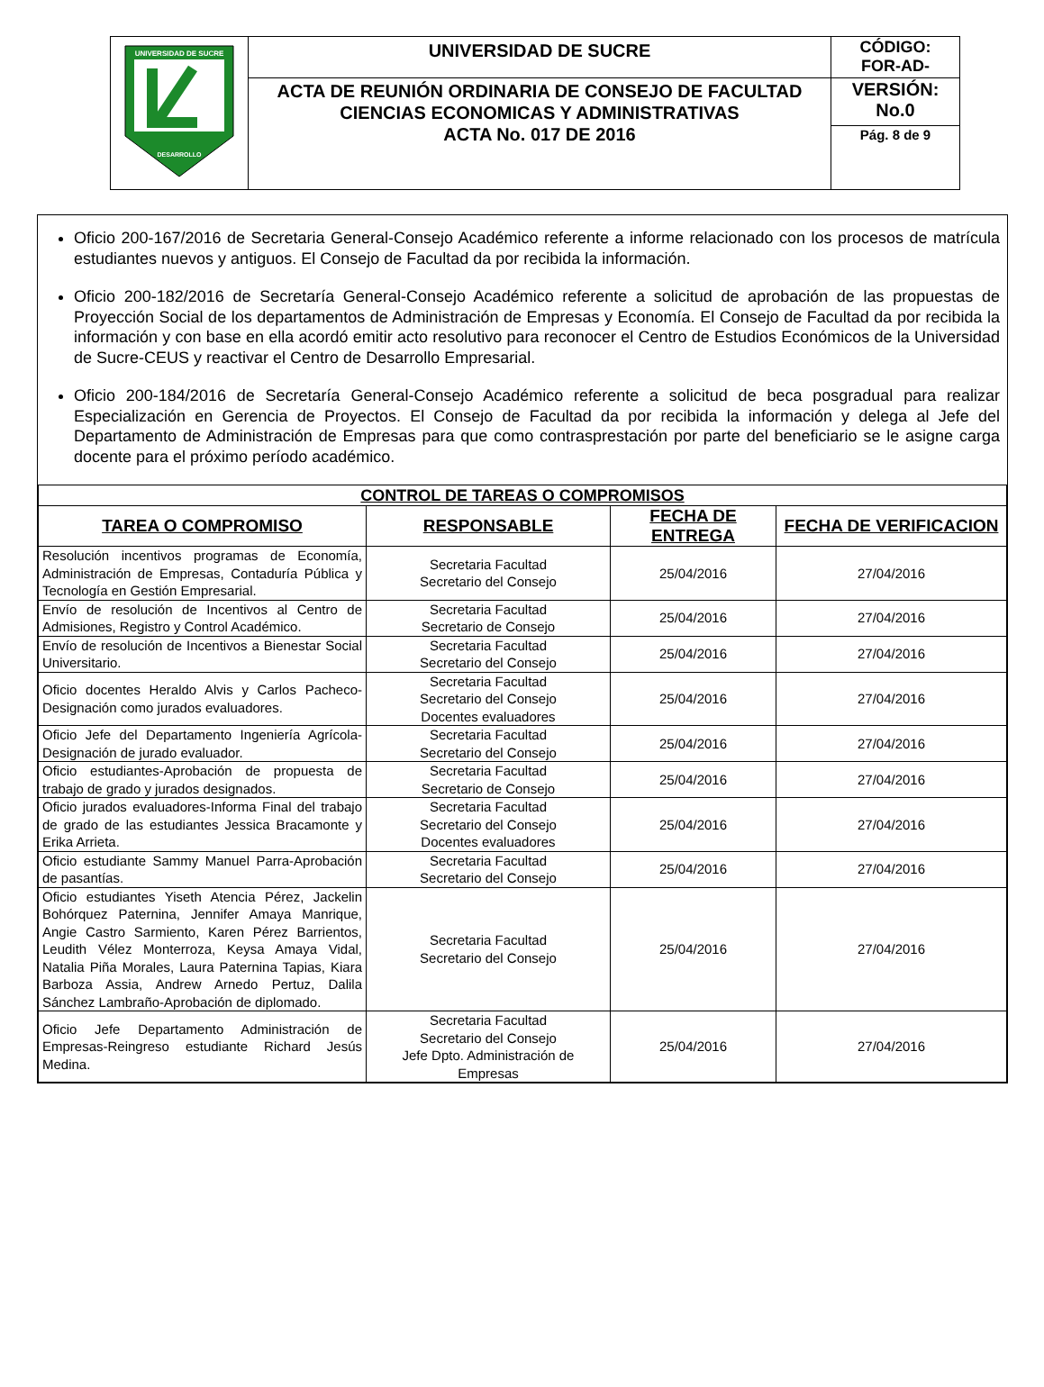| UNIVERSIDAD DE SUCRE DESARROLLO | UNIVERSIDAD DE SUCRE | CÓDIGO: FOR-AD- |
| | ACTA DE REUNIÓN ORDINARIA DE CONSEJO DE FACULTAD CIENCIAS ECONOMICAS Y ADMINISTRATIVAS ACTA No. 017 DE 2016 | VERSIÓN: No.0 |
| | | Pág. 8 de 9 |
Oficio 200-167/2016 de Secretaria General-Consejo Académico referente a informe relacionado con los procesos de matrícula estudiantes nuevos y antiguos. El Consejo de Facultad da por recibida la información.
Oficio 200-182/2016 de Secretaría General-Consejo Académico referente a solicitud de aprobación de las propuestas de Proyección Social de los departamentos de Administración de Empresas y Economía. El Consejo de Facultad da por recibida la información y con base en ella acordó emitir acto resolutivo para reconocer el Centro de Estudios Económicos de la Universidad de Sucre-CEUS y reactivar el Centro de Desarrollo Empresarial.
Oficio 200-184/2016 de Secretaría General-Consejo Académico referente a solicitud de beca posgradual para realizar Especialización en Gerencia de Proyectos. El Consejo de Facultad da por recibida la información y delega al Jefe del Departamento de Administración de Empresas para que como contrasprestación por parte del beneficiario se le asigne carga docente para el próximo período académico.
| CONTROL DE TAREAS O COMPROMISOS | | | |
| --- | --- | --- | --- |
| TAREA O COMPROMISO | RESPONSABLE | FECHA DE ENTREGA | FECHA DE VERIFICACION |
| Resolución incentivos programas de Economía, Administración de Empresas, Contaduría Pública y Tecnología en Gestión Empresarial. | Secretaria Facultad Secretario del Consejo | 25/04/2016 | 27/04/2016 |
| Envío de resolución de Incentivos al Centro de Admisiones, Registro y Control Académico. | Secretaria Facultad Secretario de Consejo | 25/04/2016 | 27/04/2016 |
| Envío de resolución de Incentivos a Bienestar Social Universitario. | Secretaria Facultad Secretario del Consejo | 25/04/2016 | 27/04/2016 |
| Oficio docentes Heraldo Alvis y Carlos Pacheco-Designación como jurados evaluadores. | Secretaria Facultad Secretario del Consejo Docentes evaluadores | 25/04/2016 | 27/04/2016 |
| Oficio Jefe del Departamento Ingeniería Agrícola-Designación de jurado evaluador. | Secretaria Facultad Secretario del Consejo | 25/04/2016 | 27/04/2016 |
| Oficio estudiantes-Aprobación de propuesta de trabajo de grado y jurados designados. | Secretaria Facultad Secretario de Consejo | 25/04/2016 | 27/04/2016 |
| Oficio jurados evaluadores-Informa Final del trabajo de grado de las estudiantes Jessica Bracamonte y Erika Arrieta. | Secretaria Facultad Secretario del Consejo Docentes evaluadores | 25/04/2016 | 27/04/2016 |
| Oficio estudiante Sammy Manuel Parra-Aprobación de pasantías. | Secretaria Facultad Secretario del Consejo | 25/04/2016 | 27/04/2016 |
| Oficio estudiantes Yiseth Atencia Pérez, Jackelin Bohórquez Paternina, Jennifer Amaya Manrique, Angie Castro Sarmiento, Karen Pérez Barrientos, Leudith Vélez Monterroza, Keysa Amaya Vidal, Natalia Piña Morales, Laura Paternina Tapias, Kiara Barboza Assia, Andrew Arnedo Pertuz, Dalila Sánchez Lambraño-Aprobación de diplomado. | Secretaria Facultad Secretario del Consejo | 25/04/2016 | 27/04/2016 |
| Oficio Jefe Departamento Administración de Empresas-Reingreso estudiante Richard Jesús Medina. | Secretaria Facultad Secretario del Consejo Jefe Dpto. Administración de Empresas | 25/04/2016 | 27/04/2016 |